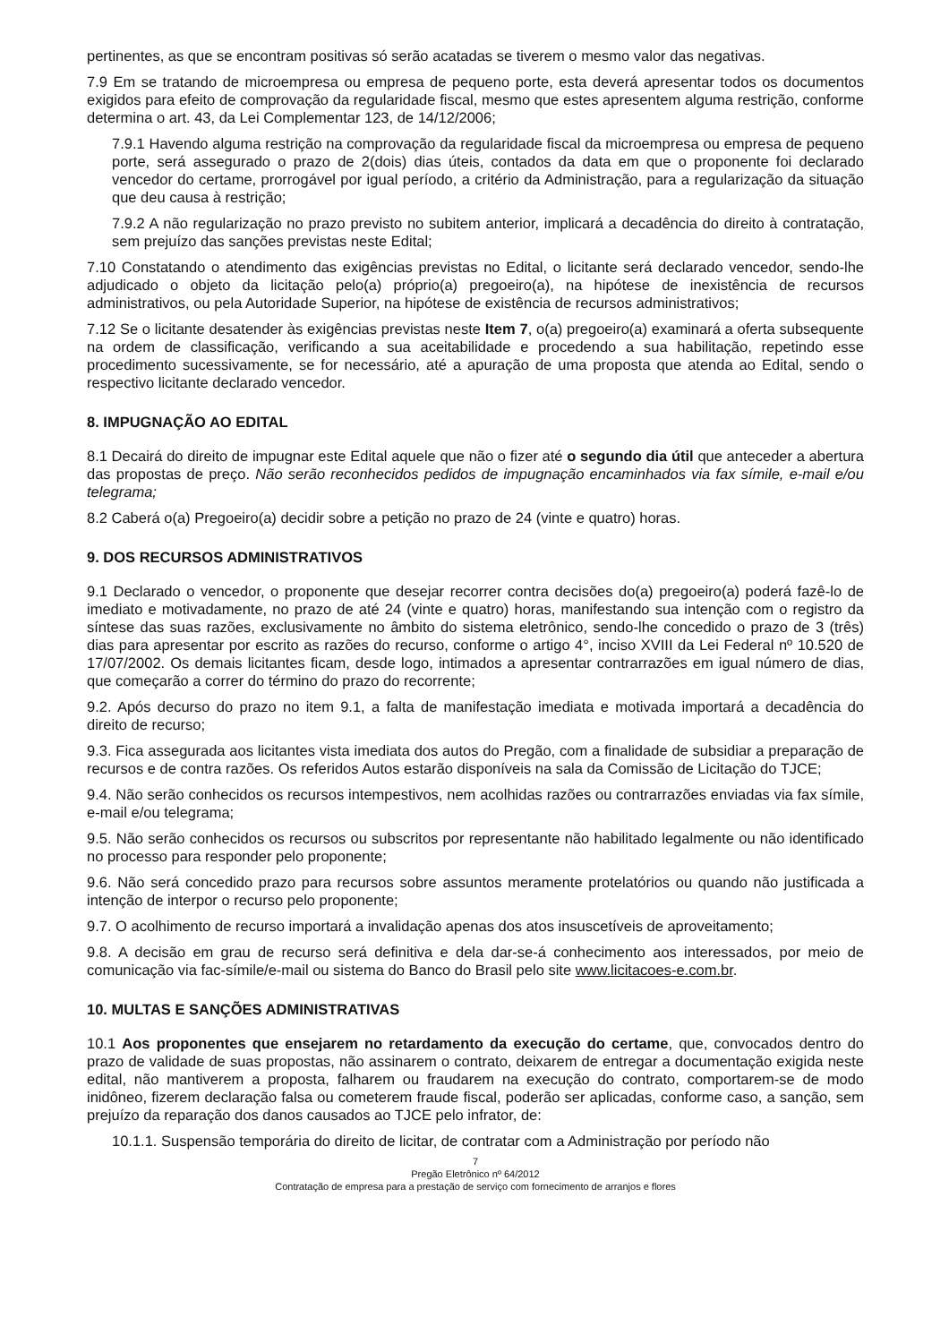pertinentes, as que se encontram positivas só serão acatadas se tiverem o mesmo valor das negativas.
7.9 Em se tratando de microempresa ou empresa de pequeno porte, esta deverá apresentar todos os documentos exigidos para efeito de comprovação da regularidade fiscal, mesmo que estes apresentem alguma restrição, conforme determina o art. 43, da Lei Complementar 123, de 14/12/2006;
7.9.1 Havendo alguma restrição na comprovação da regularidade fiscal da microempresa ou empresa de pequeno porte, será assegurado o prazo de 2(dois) dias úteis, contados da data em que o proponente foi declarado vencedor do certame, prorrogável por igual período, a critério da Administração, para a regularização da situação que deu causa à restrição;
7.9.2 A não regularização no prazo previsto no subitem anterior, implicará a decadência do direito à contratação, sem prejuízo das sanções previstas neste Edital;
7.10 Constatando o atendimento das exigências previstas no Edital, o licitante será declarado vencedor, sendo-lhe adjudicado o objeto da licitação pelo(a) próprio(a) pregoeiro(a), na hipótese de inexistência de recursos administrativos, ou pela Autoridade Superior, na hipótese de existência de recursos administrativos;
7.12 Se o licitante desatender às exigências previstas neste Item 7, o(a) pregoeiro(a) examinará a oferta subsequente na ordem de classificação, verificando a sua aceitabilidade e procedendo a sua habilitação, repetindo esse procedimento sucessivamente, se for necessário, até a apuração de uma proposta que atenda ao Edital, sendo o respectivo licitante declarado vencedor.
8. IMPUGNAÇÃO AO EDITAL
8.1 Decairá do direito de impugnar este Edital aquele que não o fizer até o segundo dia útil que anteceder a abertura das propostas de preço. Não serão reconhecidos pedidos de impugnação encaminhados via fax símile, e-mail e/ou telegrama;
8.2 Caberá o(a) Pregoeiro(a) decidir sobre a petição no prazo de 24 (vinte e quatro) horas.
9. DOS RECURSOS ADMINISTRATIVOS
9.1 Declarado o vencedor, o proponente que desejar recorrer contra decisões do(a) pregoeiro(a) poderá fazê-lo de imediato e motivadamente, no prazo de até 24 (vinte e quatro) horas, manifestando sua intenção com o registro da síntese das suas razões, exclusivamente no âmbito do sistema eletrônico, sendo-lhe concedido o prazo de 3 (três) dias para apresentar por escrito as razões do recurso, conforme o artigo 4°, inciso XVIII da Lei Federal nº 10.520 de 17/07/2002. Os demais licitantes ficam, desde logo, intimados a apresentar contrarrazões em igual número de dias, que começarão a correr do término do prazo do recorrente;
9.2. Após decurso do prazo no item 9.1, a falta de manifestação imediata e motivada importará a decadência do direito de recurso;
9.3. Fica assegurada aos licitantes vista imediata dos autos do Pregão, com a finalidade de subsidiar a preparação de recursos e de contra razões. Os referidos Autos estarão disponíveis na sala da Comissão de Licitação do TJCE;
9.4. Não serão conhecidos os recursos intempestivos, nem acolhidas razões ou contrarrazões enviadas via fax símile, e-mail e/ou telegrama;
9.5. Não serão conhecidos os recursos ou subscritos por representante não habilitado legalmente ou não identificado no processo para responder pelo proponente;
9.6. Não será concedido prazo para recursos sobre assuntos meramente protelatórios ou quando não justificada a intenção de interpor o recurso pelo proponente;
9.7. O acolhimento de recurso importará a invalidação apenas dos atos insuscetíveis de aproveitamento;
9.8. A decisão em grau de recurso será definitiva e dela dar-se-á conhecimento aos interessados, por meio de comunicação via fac-símile/e-mail ou sistema do Banco do Brasil pelo site www.licitacoes-e.com.br.
10. MULTAS E SANÇÕES ADMINISTRATIVAS
10.1 Aos proponentes que ensejarem no retardamento da execução do certame, que, convocados dentro do prazo de validade de suas propostas, não assinarem o contrato, deixarem de entregar a documentação exigida neste edital, não mantiverem a proposta, falharem ou fraudarem na execução do contrato, comportarem-se de modo inidôneo, fizerem declaração falsa ou cometerem fraude fiscal, poderão ser aplicadas, conforme caso, a sanção, sem prejuízo da reparação dos danos causados ao TJCE pelo infrator, de:
10.1.1. Suspensão temporária do direito de licitar, de contratar com a Administração por período não
7
Pregão Eletrônico nº 64/2012
Contratação de empresa para a prestação de serviço com fornecimento de arranjos e flores